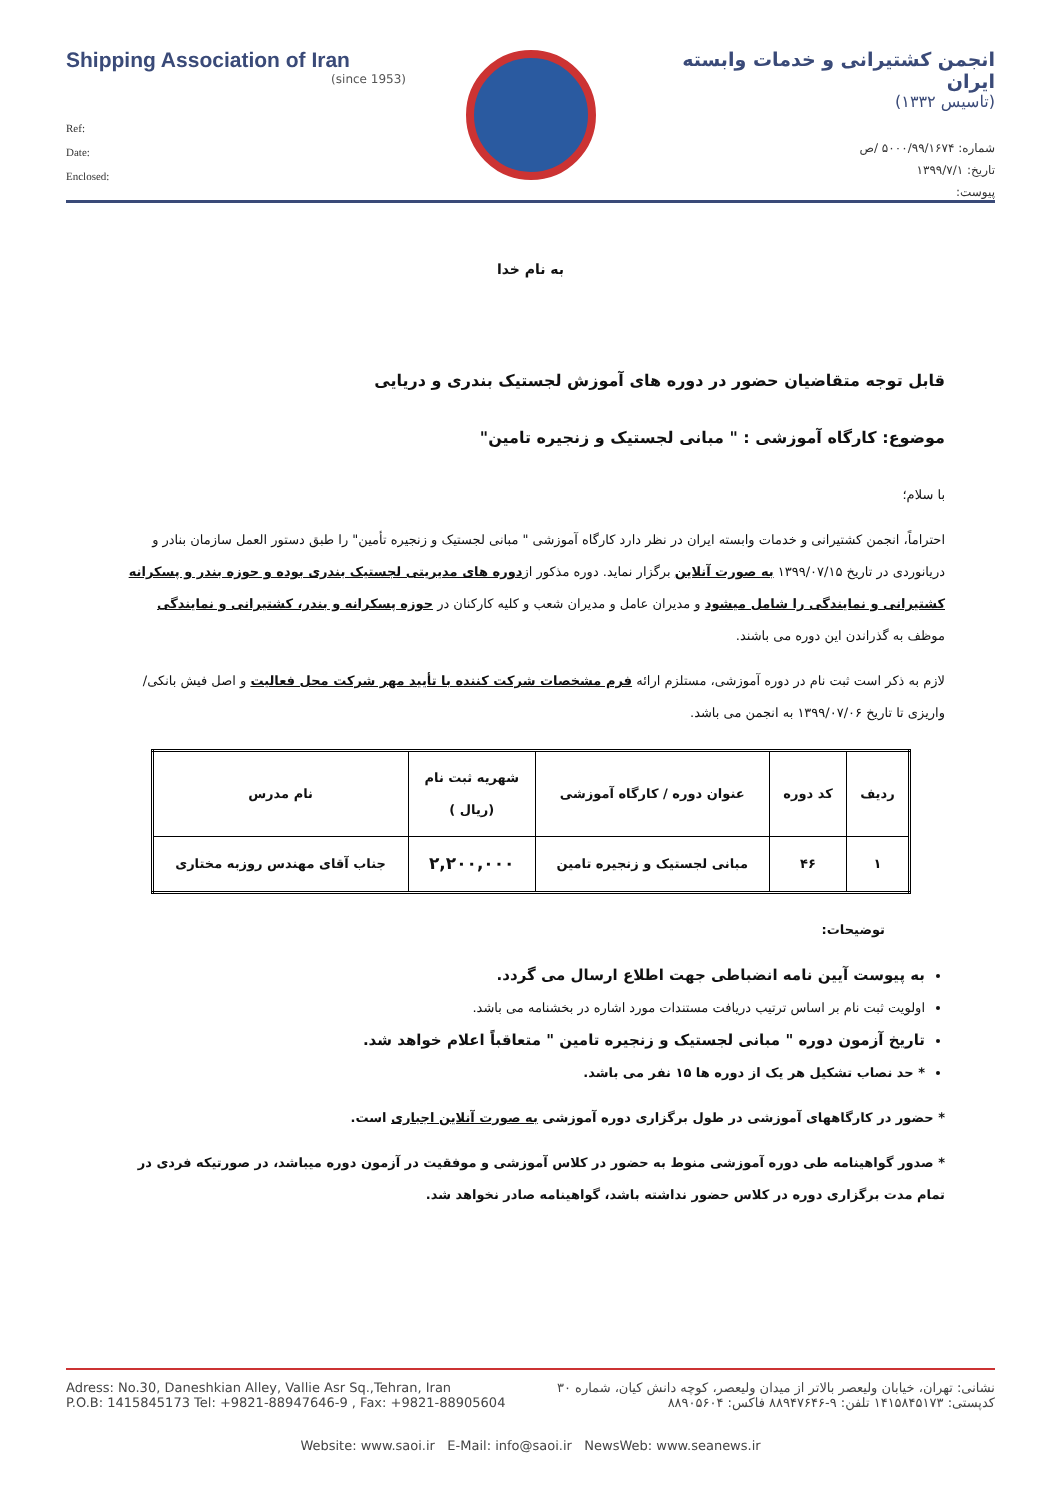Shipping Association of Iran
(since 1953)
Ref:
Date:
Enclosed:
انجمن کشتیرانی و خدمات وابسته ایران
(تاسیس ۱۳۳۲)
شماره: ۵۰۰۰/۹۹/۱۶۷۴ /ص
تاریخ: ۱۳۹۹/۷/۱
پیوست:
به نام خدا
قابل توجه متقاضیان حضور در دوره های آموزش لجستیک بندری و دریایی
موضوع: کارگاه آموزشی : " مبانی لجستیک و زنجیره تامین"
با سلام؛
احتراماً، انجمن کشتیرانی و خدمات وابسته ایران در نظر دارد کارگاه آموزشی " مبانی لجستیک و زنجیره تأمین" را طبق دستور العمل سازمان بنادر و دریانوردی در تاریخ ۱۳۹۹/۰۷/۱۵ به صورت آنلاین برگزار نماید. دوره مذکور ازدوره های مدیریتی لجستیک بندری بوده و حوزه بندر و پسکرانه کشتیرانی و نمایندگی را شامل میشود و مدیران عامل و مدیران شعب و کلیه کارکنان در حوزه پسکرانه و بندر، کشتیرانی و نمایندگی موظف به گذراندن این دوره می باشند.
لازم به ذکر است ثبت نام در دوره آموزشی، مستلزم ارائه فرم مشخصات شرکت کننده با تأیید مهر شرکت محل فعالیت و اصل فیش بانکی/ واریزی تا تاریخ ۱۳۹۹/۰۷/۰۶ به انجمن می باشد.
| ردیف | کد دوره | عنوان دوره / کارگاه آموزشی | شهریه ثبت نام (ریال ) | نام مدرس |
| --- | --- | --- | --- | --- |
| ۱ | ۴۶ | مبانی لجستیک و زنجیره تامین | ۲,۲۰۰,۰۰۰ | جناب آقای مهندس روزبه مختاری |
توضیحات:
به پیوست آیین نامه انضباطی جهت اطلاع ارسال می گردد.
اولویت ثبت نام بر اساس ترتیب دریافت مستندات مورد اشاره در بخشنامه می باشد.
تاریخ آزمون دوره " مبانی لجستیک و زنجیره تامین " متعاقباً اعلام خواهد شد.
* حد نصاب تشکیل هر یک از دوره ها ۱۵ نفر می باشد.
* حضور در کارگاههای آموزشی در طول برگزاری دوره آموزشی به صورت آنلاین اجباری است.
* صدور گواهینامه طی دوره آموزشی منوط به حضور در کلاس آموزشی و موفقیت در آزمون دوره میباشد، در صورتیکه فردی در تمام مدت برگزاری دوره در کلاس حضور نداشته باشد، گواهینامه صادر نخواهد شد.
Adress: No.30, Daneshkian Alley, Vallie Asr Sq.,Tehran, Iran نشانی: تهران، خیابان ولیعصر بالاتر از میدان ولیعصر، کوچه دانش کیان، شماره ۳۰
P.O.B: 1415845173 Tel: +9821-88947646-9 , Fax: +9821-88905604 کدپستی: ۱۴۱۵۸۴۵۱۷۳ تلفن: ۹-۸۸۹۴۷۶۴۶ فاکس: ۸۸۹۰۵۶۰۴
Website: www.saoi.ir E-Mail: info@saoi.ir NewsWeb: www.seanews.ir